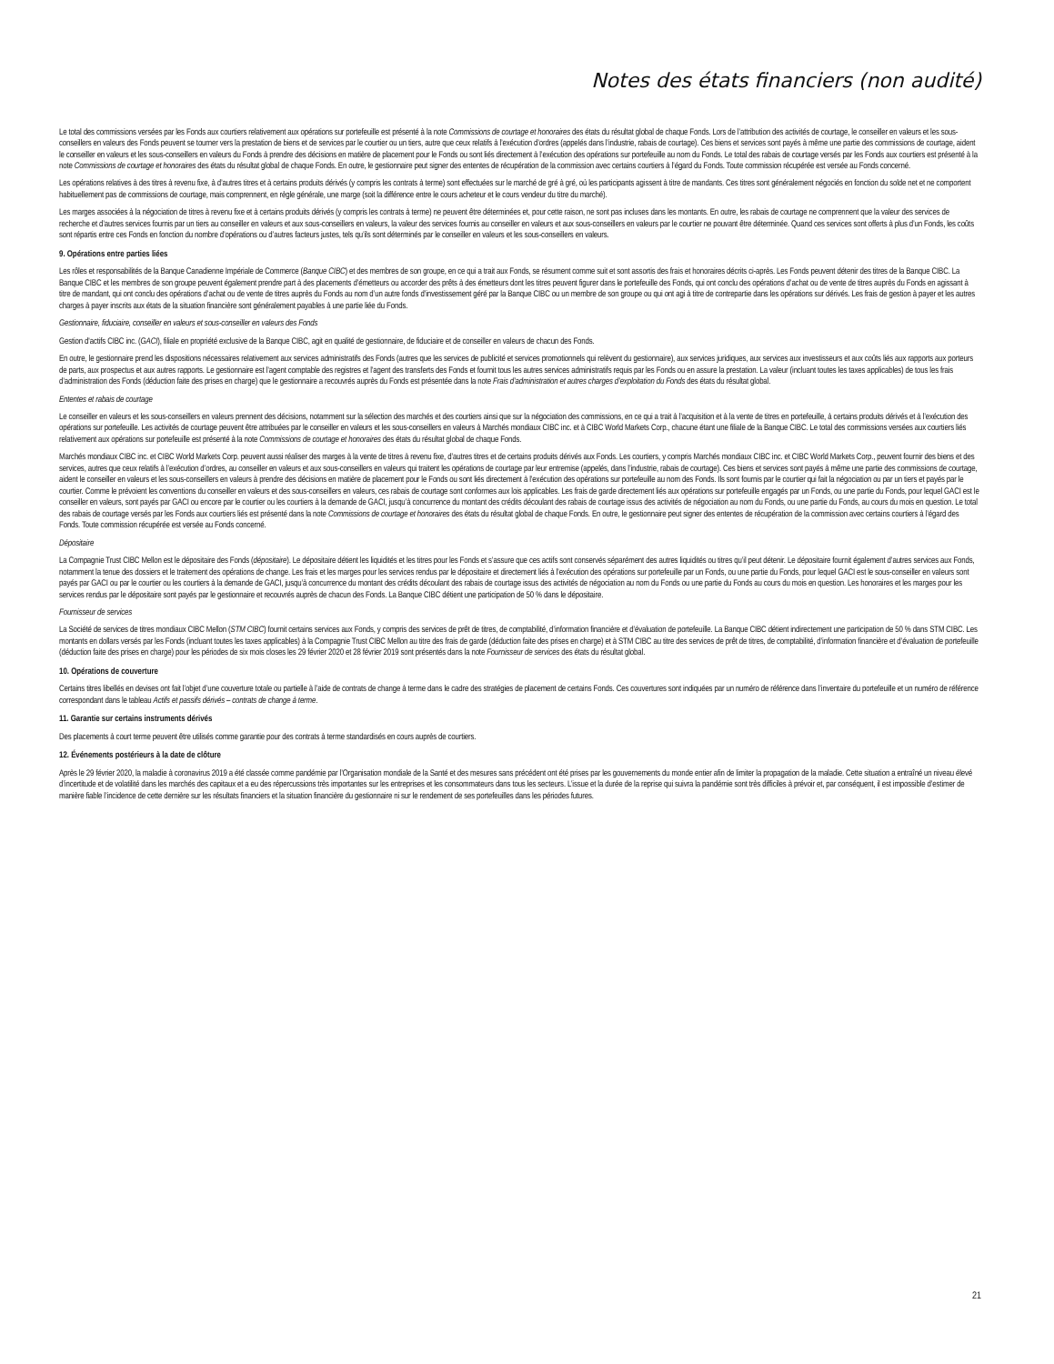Notes des états financiers (non audité)
Le total des commissions versées par les Fonds aux courtiers relativement aux opérations sur portefeuille est présenté à la note Commissions de courtage et honoraires des états du résultat global de chaque Fonds. Lors de l’attribution des activités de courtage, le conseiller en valeurs et les sous-conseillers en valeurs des Fonds peuvent se tourner vers la prestation de biens et de services par le courtier ou un tiers, autre que ceux relatifs à l’exécution d’ordres (appelés dans l’industrie, rabais de courtage). Ces biens et services sont payés à même une partie des commissions de courtage, aident le conseiller en valeurs et les sous-conseillers en valeurs du Fonds à prendre des décisions en matière de placement pour le Fonds ou sont liés directement à l’exécution des opérations sur portefeuille au nom du Fonds. Le total des rabais de courtage versés par les Fonds aux courtiers est présenté à la note Commissions de courtage et honoraires des états du résultat global de chaque Fonds. En outre, le gestionnaire peut signer des ententes de récupération de la commission avec certains courtiers à l’égard du Fonds. Toute commission récupérée est versée au Fonds concerné.
Les opérations relatives à des titres à revenu fixe, à d’autres titres et à certains produits dérivés (y compris les contrats à terme) sont effectuées sur le marché de gré à gré, où les participants agissent à titre de mandants. Ces titres sont généralement négociés en fonction du solde net et ne comportent habituellement pas de commissions de courtage, mais comprennent, en règle générale, une marge (soit la différence entre le cours acheteur et le cours vendeur du titre du marché).
Les marges associées à la négociation de titres à revenu fixe et à certains produits dérivés (y compris les contrats à terme) ne peuvent être déterminées et, pour cette raison, ne sont pas incluses dans les montants. En outre, les rabais de courtage ne comprennent que la valeur des services de recherche et d’autres services fournis par un tiers au conseiller en valeurs et aux sous-conseillers en valeurs, la valeur des services fournis au conseiller en valeurs et aux sous-conseillers en valeurs par le courtier ne pouvant être déterminée. Quand ces services sont offerts à plus d’un Fonds, les coûts sont répartis entre ces Fonds en fonction du nombre d’opérations ou d’autres facteurs justes, tels qu’ils sont déterminés par le conseiller en valeurs et les sous-conseillers en valeurs.
9. Opérations entre parties liées
Les rôles et responsabilités de la Banque Canadienne Impériale de Commerce (Banque CIBC) et des membres de son groupe, en ce qui a trait aux Fonds, se résument comme suit et sont assortis des frais et honoraires décrits ci-après. Les Fonds peuvent détenir des titres de la Banque CIBC. La Banque CIBC et les membres de son groupe peuvent également prendre part à des placements d’émetteurs ou accorder des prêts à des émetteurs dont les titres peuvent figurer dans le portefeuille des Fonds, qui ont conclu des opérations d’achat ou de vente de titres auprès du Fonds en agissant à titre de mandant, qui ont conclu des opérations d’achat ou de vente de titres auprès du Fonds au nom d’un autre fonds d’investissement géré par la Banque CIBC ou un membre de son groupe ou qui ont agi à titre de contrepartie dans les opérations sur dérivés. Les frais de gestion à payer et les autres charges à payer inscrits aux états de la situation financière sont généralement payables à une partie liée du Fonds.
Gestionnaire, fiduciaire, conseiller en valeurs et sous-conseiller en valeurs des Fonds
Gestion d'actifs CIBC inc. (GACI), filiale en propriété exclusive de la Banque CIBC, agit en qualité de gestionnaire, de fiduciaire et de conseiller en valeurs de chacun des Fonds.
En outre, le gestionnaire prend les dispositions nécessaires relativement aux services administratifs des Fonds (autres que les services de publicité et services promotionnels qui relèvent du gestionnaire), aux services juridiques, aux services aux investisseurs et aux coûts liés aux rapports aux porteurs de parts, aux prospectus et aux autres rapports. Le gestionnaire est l’agent comptable des registres et l’agent des transferts des Fonds et fournit tous les autres services administratifs requis par les Fonds ou en assure la prestation. La valeur (incluant toutes les taxes applicables) de tous les frais d’administration des Fonds (déduction faite des prises en charge) que le gestionnaire a recouvrés auprès du Fonds est présentée dans la note Frais d’administration et autres charges d’exploitation du Fonds des états du résultat global.
Ententes et rabais de courtage
Le conseiller en valeurs et les sous-conseillers en valeurs prennent des décisions, notamment sur la sélection des marchés et des courtiers ainsi que sur la négociation des commissions, en ce qui a trait à l’acquisition et à la vente de titres en portefeuille, à certains produits dérivés et à l’exécution des opérations sur portefeuille. Les activités de courtage peuvent être attribuées par le conseiller en valeurs et les sous-conseillers en valeurs à Marchés mondiaux CIBC inc. et à CIBC World Markets Corp., chacune étant une filiale de la Banque CIBC. Le total des commissions versées aux courtiers liés relativement aux opérations sur portefeuille est présenté à la note Commissions de courtage et honoraires des états du résultat global de chaque Fonds.
Marchés mondiaux CIBC inc. et CIBC World Markets Corp. peuvent aussi réaliser des marges à la vente de titres à revenu fixe, d’autres titres et de certains produits dérivés aux Fonds. Les courtiers, y compris Marchés mondiaux CIBC inc. et CIBC World Markets Corp., peuvent fournir des biens et des services, autres que ceux relatifs à l’exécution d’ordres, au conseiller en valeurs et aux sous-conseillers en valeurs qui traitent les opérations de courtage par leur entremise (appelés, dans l’industrie, rabais de courtage). Ces biens et services sont payés à même une partie des commissions de courtage, aident le conseiller en valeurs et les sous-conseillers en valeurs à prendre des décisions en matière de placement pour le Fonds ou sont liés directement à l’exécution des opérations sur portefeuille au nom des Fonds. Ils sont fournis par le courtier qui fait la négociation ou par un tiers et payés par le courtier. Comme le prévoient les conventions du conseiller en valeurs et des sous-conseillers en valeurs, ces rabais de courtage sont conformes aux lois applicables. Les frais de garde directement liés aux opérations sur portefeuille engagés par un Fonds, ou une partie du Fonds, pour lequel GACI est le conseiller en valeurs, sont payés par GACI ou encore par le courtier ou les courtiers à la demande de GACI, jusqu’à concurrence du montant des crédits découlant des rabais de courtage issus des activités de négociation au nom du Fonds, ou une partie du Fonds, au cours du mois en question. Le total des rabais de courtage versés par les Fonds aux courtiers liés est présenté dans la note Commissions de courtage et honoraires des états du résultat global de chaque Fonds. En outre, le gestionnaire peut signer des ententes de récupération de la commission avec certains courtiers à l’égard des Fonds. Toute commission récupérée est versée au Fonds concerné.
Dépositaire
La Compagnie Trust CIBC Mellon est le dépositaire des Fonds (dépositaire). Le dépositaire détient les liquidités et les titres pour les Fonds et s’assure que ces actifs sont conservés séparément des autres liquidités ou titres qu’il peut détenir. Le dépositaire fournit également d’autres services aux Fonds, notamment la tenue des dossiers et le traitement des opérations de change. Les frais et les marges pour les services rendus par le dépositaire et directement liés à l’exécution des opérations sur portefeuille par un Fonds, ou une partie du Fonds, pour lequel GACI est le sous-conseiller en valeurs sont payés par GACI ou par le courtier ou les courtiers à la demande de GACI, jusqu’à concurrence du montant des crédits découlant des rabais de courtage issus des activités de négociation au nom du Fonds ou une partie du Fonds au cours du mois en question. Les honoraires et les marges pour les services rendus par le dépositaire sont payés par le gestionnaire et recouvrés auprès de chacun des Fonds. La Banque CIBC détient une participation de 50 % dans le dépositaire.
Fournisseur de services
La Société de services de titres mondiaux CIBC Mellon (STM CIBC) fournit certains services aux Fonds, y compris des services de prêt de titres, de comptabilité, d’information financière et d’évaluation de portefeuille. La Banque CIBC détient indirectement une participation de 50 % dans STM CIBC. Les montants en dollars versés par les Fonds (incluant toutes les taxes applicables) à la Compagnie Trust CIBC Mellon au titre des frais de garde (déduction faite des prises en charge) et à STM CIBC au titre des services de prêt de titres, de comptabilité, d’information financière et d’évaluation de portefeuille (déduction faite des prises en charge) pour les périodes de six mois closes les 29 février 2020 et 28 février 2019 sont présentés dans la note Fournisseur de services des états du résultat global.
10. Opérations de couverture
Certains titres libellés en devises ont fait l’objet d’une couverture totale ou partielle à l’aide de contrats de change à terme dans le cadre des stratégies de placement de certains Fonds. Ces couvertures sont indiquées par un numéro de référence dans l’inventaire du portefeuille et un numéro de référence correspondant dans le tableau Actifs et passifs dérivés – contrats de change à terme.
11. Garantie sur certains instruments dérivés
Des placements à court terme peuvent être utilisés comme garantie pour des contrats à terme standardisés en cours auprès de courtiers.
12. Événements postérieurs à la date de clôture
Après le 29 février 2020, la maladie à coronavirus 2019 a été classée comme pandémie par l’Organisation mondiale de la Santé et des mesures sans précédent ont été prises par les gouvernements du monde entier afin de limiter la propagation de la maladie. Cette situation a entraîné un niveau élevé d’incertitude et de volatilité dans les marchés des capitaux et a eu des répercussions très importantes sur les entreprises et les consommateurs dans tous les secteurs. L’issue et la durée de la reprise qui suivra la pandémie sont très difficiles à prévoir et, par conséquent, il est impossible d’estimer de manière fiable l’incidence de cette dernière sur les résultats financiers et la situation financière du gestionnaire ni sur le rendement de ses portefeuilles dans les périodes futures.
21